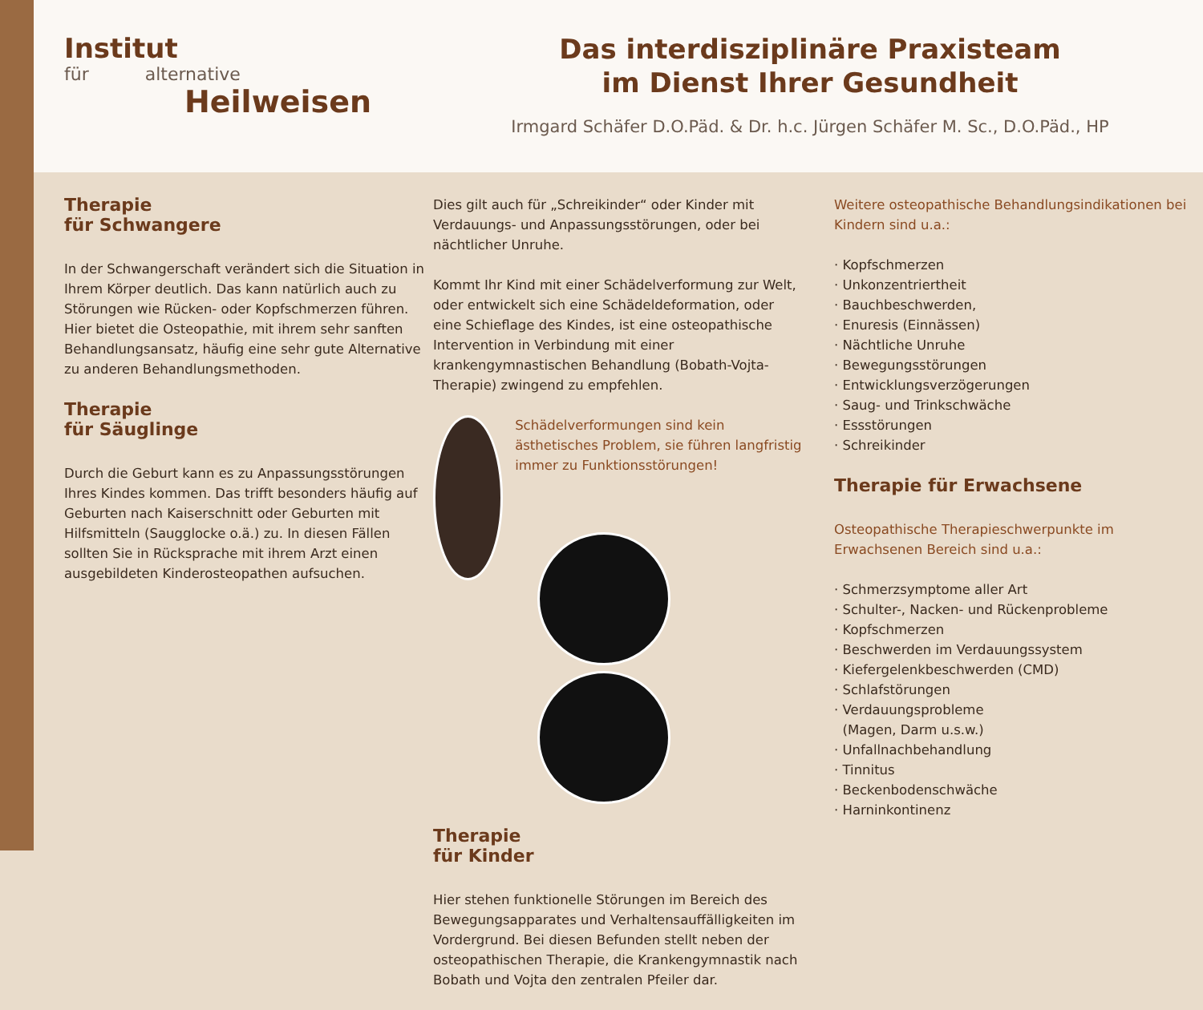Institut
für alternative
Heilweisen
Das interdisziplinäre Praxisteam
im Dienst Ihrer Gesundheit
Irmgard Schäfer D.O.Päd. & Dr. h.c. Jürgen Schäfer M. Sc., D.O.Päd., HP
Therapie
für Schwangere
In der Schwangerschaft verändert sich die Situation in Ihrem Körper deutlich. Das kann natürlich auch zu Störungen wie Rücken- oder Kopfschmerzen führen. Hier bietet die Osteopathie, mit ihrem sehr sanften Behandlungsansatz, häufig eine sehr gute Alternative zu anderen Behandlungsmethoden.
Therapie
für Säuglinge
Durch die Geburt kann es zu Anpassungsstörungen Ihres Kindes kommen. Das trifft besonders häufig auf Geburten nach Kaiserschnitt oder Geburten mit Hilfsmitteln (Saugglocke o.ä.) zu. In diesen Fällen sollten Sie in Rücksprache mit ihrem Arzt einen ausgebildeten Kinderosteopathen aufsuchen.
Dies gilt auch für „Schreikinder“ oder Kinder mit Verdauungs- und Anpassungsstörungen, oder bei nächtlicher Unruhe.
Kommt Ihr Kind mit einer Schädelverformung zur Welt, oder entwickelt sich eine Schädeldeformation, oder eine Schieflage des Kindes, ist eine osteopathische Intervention in Verbindung mit einer krankengymnastischen Behandlung (Bobath-Vojta-Therapie) zwingend zu empfehlen.
Schädelverformungen sind kein ästhetisches Problem, sie führen langfristig immer zu Funktionsstörungen!
Therapie
für Kinder
Hier stehen funktionelle Störungen im Bereich des Bewegungsapparates und Verhaltensauffälligkeiten im Vordergrund. Bei diesen Befunden stellt neben der osteopathischen Therapie, die Krankengymnastik nach Bobath und Vojta den zentralen Pfeiler dar.
Weitere osteopathische Behandlungsindikationen bei Kindern sind u.a.:
· Kopfschmerzen
· Unkonzentriertheit
· Bauchbeschwerden,
· Enuresis (Einnässen)
· Nächtliche Unruhe
· Bewegungsstörungen
· Entwicklungsverzögerungen
· Saug- und Trinkschwäche
· Essstörungen
· Schreikinder
Therapie für Erwachsene
Osteopathische Therapieschwerpunkte im Erwachsenen Bereich sind u.a.:
· Schmerzsymptome aller Art
· Schulter-, Nacken- und Rückenprobleme
· Kopfschmerzen
· Beschwerden im Verdauungssystem
· Kiefergelenkbeschwerden (CMD)
· Schlafstörungen
· Verdauungsprobleme
(Magen, Darm u.s.w.)
· Unfallnachbehandlung
· Tinnitus
· Beckenbodenschwäche
· Harninkontinenz